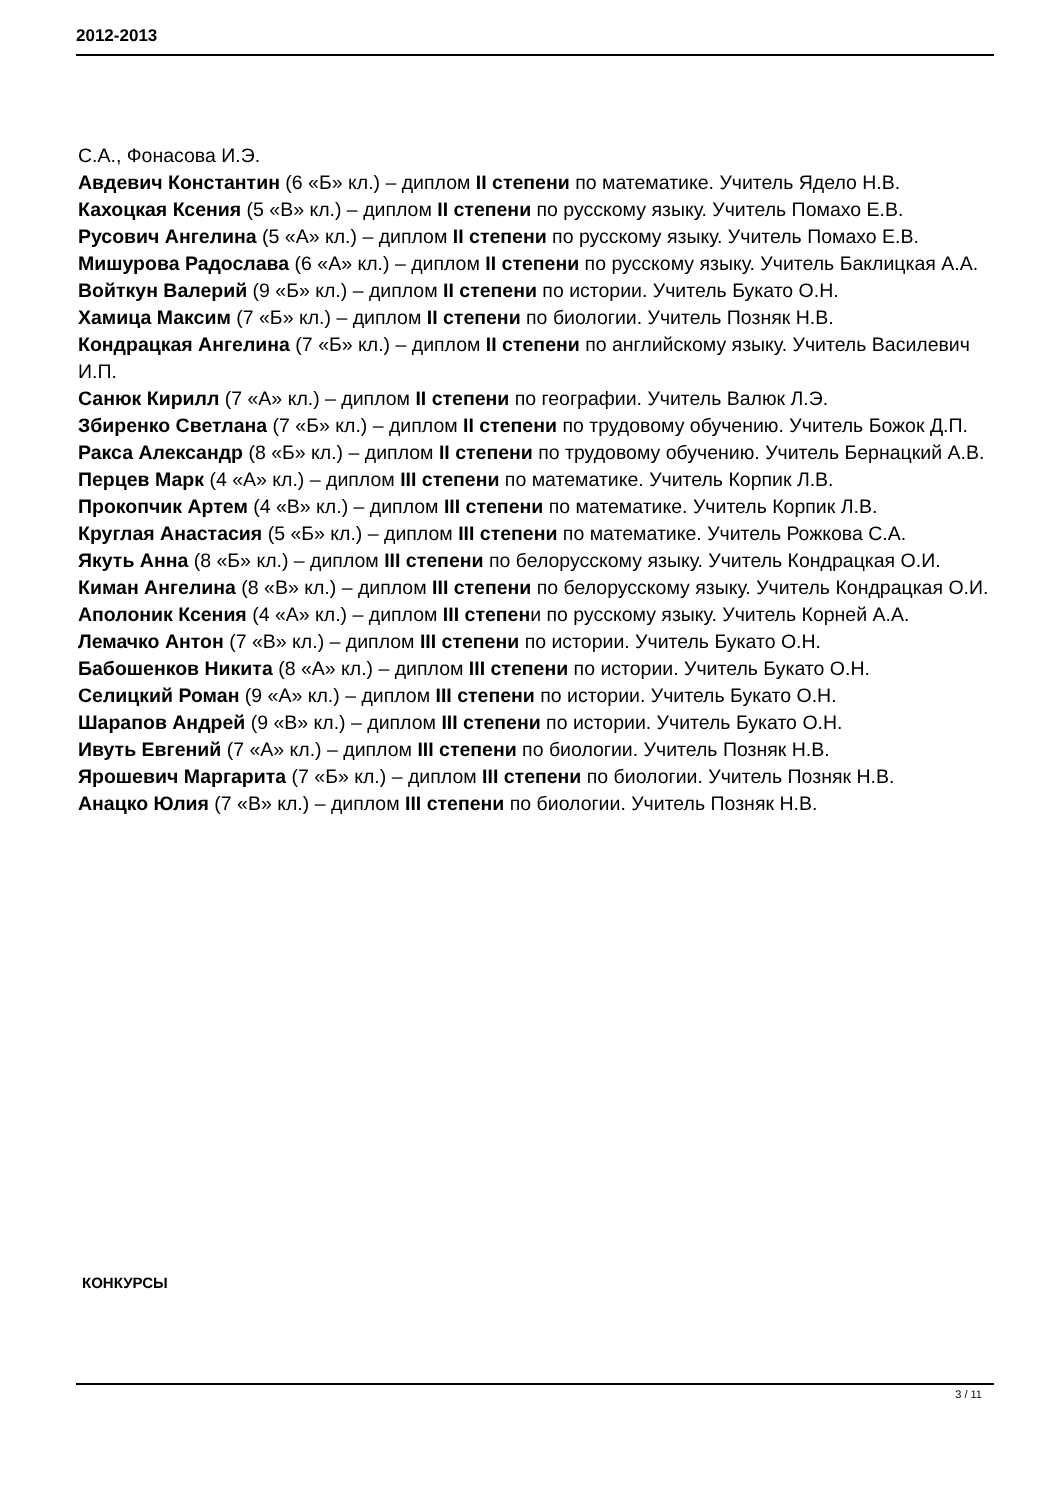2012-2013
С.А., Фонасова И.Э.
Авдевич Константин (6 «Б» кл.) – диплом II степени по математике. Учитель Ядело Н.В.
Кахоцкая Ксения (5 «В» кл.) – диплом II степени по русскому языку. Учитель Помахо Е.В.
Русович Ангелина (5 «А» кл.) – диплом II степени по русскому языку. Учитель Помахо Е.В.
Мишурова Радослава (6 «А» кл.) – диплом II степени по русскому языку. Учитель Баклицкая А.А.
Войткун Валерий (9 «Б» кл.) – диплом II степени по истории. Учитель Букато О.Н.
Хамица Максим (7 «Б» кл.) – диплом II степени по биологии. Учитель Позняк Н.В.
Кондрацкая Ангелина (7 «Б» кл.) – диплом II степени по английскому языку. Учитель Василевич И.П.
Санюк Кирилл (7 «А» кл.) – диплом II степени по географии. Учитель Валюк Л.Э.
Збиренко Светлана (7 «Б» кл.) – диплом II степени по трудовому обучению. Учитель Божок Д.П.
Ракса Александр (8 «Б» кл.) – диплом II степени по трудовому обучению. Учитель Бернацкий А.В.
Перцев Марк (4 «А» кл.) – диплом III степени по математике. Учитель Корпик Л.В.
Прокопчик Артем (4 «В» кл.) – диплом III степени по математике. Учитель Корпик Л.В.
Круглая Анастасия (5 «Б» кл.) – диплом III степени по математике. Учитель Рожкова С.А.
Якуть Анна (8 «Б» кл.) – диплом III степени по белорусскому языку. Учитель Кондрацкая О.И.
Киман Ангелина (8 «В» кл.) – диплом III степени по белорусскому языку. Учитель Кондрацкая О.И.
Аполоник Ксения (4 «А» кл.) – диплом III степени по русскому языку. Учитель Корней А.А.
Лемачко Антон (7 «В» кл.) – диплом III степени по истории. Учитель Букато О.Н.
Бабошенков Никита (8 «А» кл.) – диплом III степени по истории. Учитель Букато О.Н.
Селицкий Роман (9 «А» кл.) – диплом III степени по истории. Учитель Букато О.Н.
Шарапов Андрей (9 «В» кл.) – диплом III степени по истории. Учитель Букато О.Н.
Ивуть Евгений (7 «А» кл.) – диплом III степени по биологии. Учитель Позняк Н.В.
Ярошевич Маргарита (7 «Б» кл.) – диплом III степени по биологии. Учитель Позняк Н.В.
Анацко Юлия (7 «В» кл.) – диплом III степени по биологии. Учитель Позняк Н.В.
КОНКУРСЫ
3 / 11